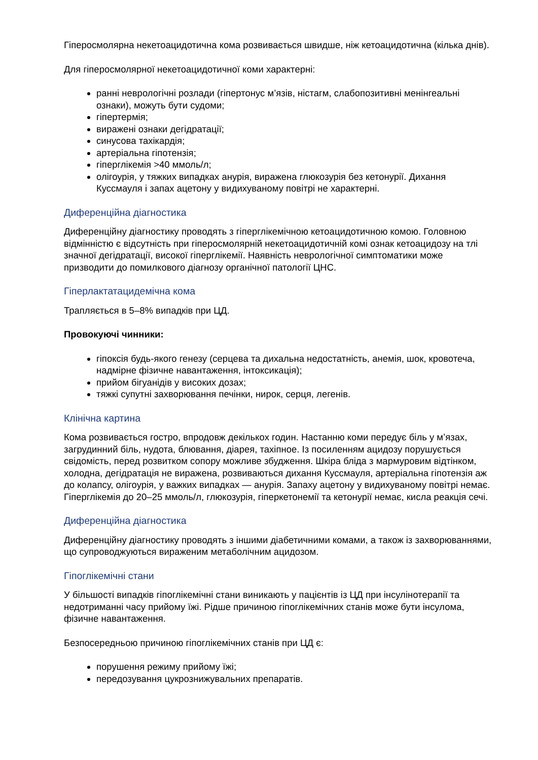Гіперосмолярна некетоацидотична кома розвивається швидше, ніж кетоацидотична (кілька днів).
Для гіперосмолярної некетоацидотичної коми характерні:
ранні неврологічні розлади (гіпертонус м’язів, ністагм, слабопозитивні менінгеальні ознаки), можуть бути судоми;
гіпертермія;
виражені ознаки дегідратації;
синусова тахікардія;
артеріальна гіпотензія;
гіперглікемія >40 ммоль/л;
олігоурія, у тяжких випадках анурія, виражена глюкозурія без кетонурії. Дихання Куссмауля і запах ацетону у видихуваному повітрі не характерні.
Диференційна діагностика
Диференційну діагностику проводять з гіперглікемічною кетоацидотичною комою. Головною відмінністю є відсутність при гіперосмолярній некетоацидотичній комі ознак кетоацидозу на тлі значної дегідратації, високої гіперглікемії. Наявність неврологічної симптоматики може призводити до помилкового діагнозу органічної патології ЦНС.
Гіперлактатацидемічна кома
Трапляється в 5–8% випадків при ЦД.
Провокуючі чинники:
гіпоксія будь-якого генезу (серцева та дихальна недостатність, анемія, шок, кровотеча, надмірне фізичне навантаження, інтоксикація);
прийом бігуанідів у високих дозах;
тяжкі супутні захворювання печінки, нирок, серця, легенів.
Клінічна картина
Кома розвивається гостро, впродовж декількох годин. Настанню коми передує біль у м’язах, загрудинний біль, нудота, блювання, діарея, тахіпное. Із посиленням ацидозу порушується свідомість, перед розвитком сопору можливе збудження. Шкіра бліда з мармуровим відтінком, холодна, дегідратація не виражена, розвиваються дихання Куссмауля, артеріальна гіпотензія аж до колапсу, олігоурія, у важких випадках — анурія. Запаху ацетону у видихуваному повітрі немає. Гіперглікемія до 20–25 ммоль/л, глюкозурія, гіперкетонемії та кетонурії немає, кисла реакція сечі.
Диференційна діагностика
Диференційну діагностику проводять з іншими діабетичними комами, а також із захворюваннями, що супроводжуються вираженим метаболічним ацидозом.
Гіпоглікемічні стани
У більшості випадків гіпоглікемічні стани виникають у пацієнтів із ЦД при інсулінотерапії та недотриманні часу прийому їжі. Рідше причиною гіпоглікемічних станів може бути інсулома, фізичне навантаження.
Безпосередньою причиною гіпоглікемічних станів при ЦД є:
порушення режиму прийому їжі;
передозування цукрознижувальних препаратів.